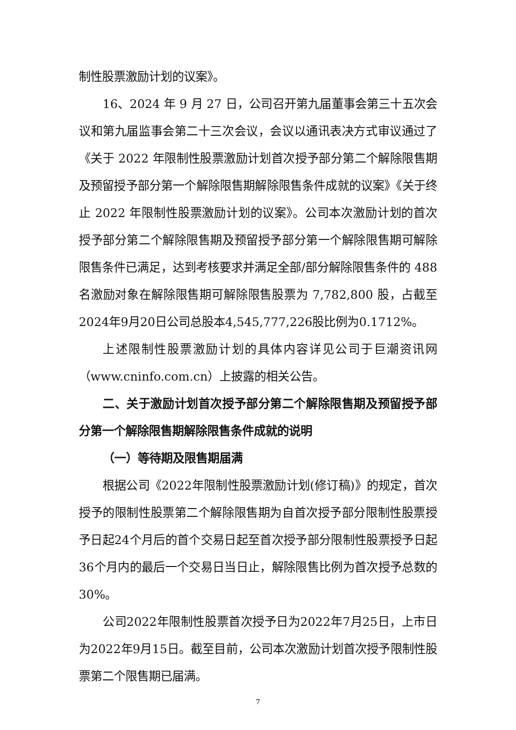制性股票激励计划的议案》。
16、2024 年 9 月 27 日，公司召开第九届董事会第三十五次会议和第九届监事会第二十三次会议，会议以通讯表决方式审议通过了《关于 2022 年限制性股票激励计划首次授予部分第二个解除限售期及预留授予部分第一个解除限售期解除限售条件成就的议案》《关于终止 2022 年限制性股票激励计划的议案》。公司本次激励计划的首次授予部分第二个解除限售期及预留授予部分第一个解除限售期可解除限售条件已满足，达到考核要求并满足全部/部分解除限售条件的 488 名激励对象在解除限售期可解除限售股票为 7,782,800 股，占截至2024年9月20日公司总股本4,545,777,226股比例为0.1712%。
上述限制性股票激励计划的具体内容详见公司于巨潮资讯网（www.cninfo.com.cn）上披露的相关公告。
二、关于激励计划首次授予部分第二个解除限售期及预留授予部分第一个解除限售期解除限售条件成就的说明
（一）等待期及限售期届满
根据公司《2022年限制性股票激励计划(修订稿)》的规定，首次授予的限制性股票第二个解除限售期为自首次授予部分限制性股票授予日起24个月后的首个交易日起至首次授予部分限制性股票授予日起36个月内的最后一个交易日当日止，解除限售比例为首次授予总数的30%。
公司2022年限制性股票首次授予日为2022年7月25日，上市日为2022年9月15日。截至目前，公司本次激励计划首次授予限制性股票第二个限售期已届满。
7